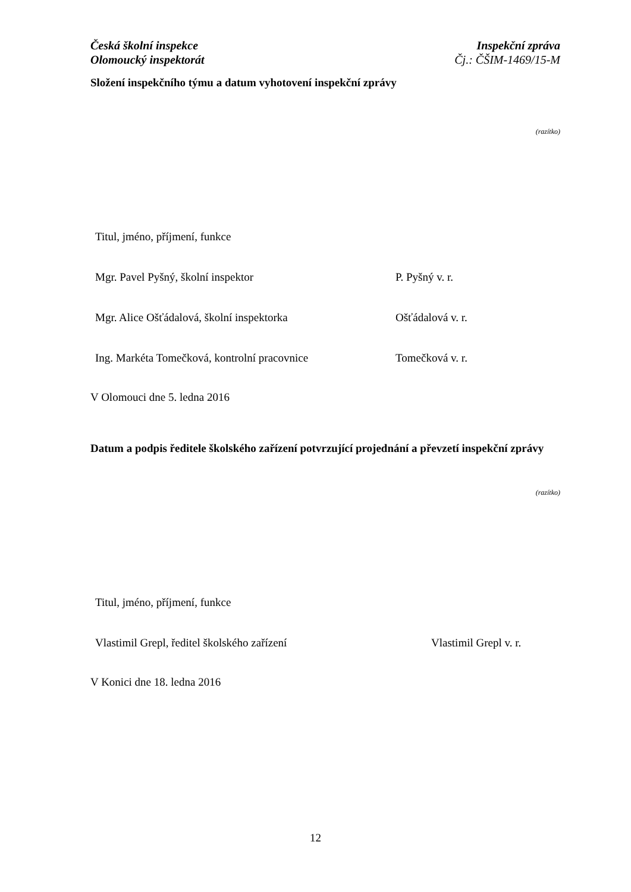Česká školní inspekce
Olomoucký inspektorát
Inspekční zpráva
Čj.: ČŠIM-1469/15-M
Složení inspekčního týmu a datum vyhotovení inspekční zprávy
(razítko)
Titul, jméno, příjmení, funkce
Mgr. Pavel Pyšný, školní inspektor P. Pyšný v. r.
Mgr. Alice Ošťádalová, školní inspektorka Ošťádalová v. r.
Ing. Markéta Tomečková, kontrolní pracovnice Tomečková v. r.
V Olomouci dne 5. ledna 2016
Datum a podpis ředitele školského zařízení potvrzující projednání a převzetí inspekční zprávy
(razítko)
Titul, jméno, příjmení, funkce
Vlastimil Grepl, ředitel školského zařízení Vlastimil Grepl v. r.
V Konici dne 18. ledna 2016
12